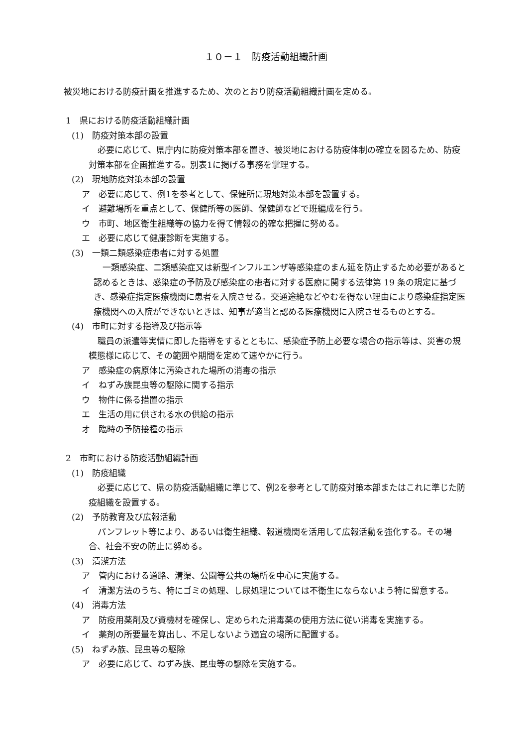１０－１　防疫活動組織計画
被災地における防疫計画を推進するため、次のとおり防疫活動組織計画を定める。
1　県における防疫活動組織計画
(1)　防疫対策本部の設置
必要に応じて、県庁内に防疫対策本部を置き、被災地における防疫体制の確立を図るため、防疫対策本部を企画推進する。別表1に掲げる事務を掌理する。
(2)　現地防疫対策本部の設置
ア　必要に応じて、例1を参考として、保健所に現地対策本部を設置する。
イ　避難場所を重点として、保健所等の医師、保健師などで班編成を行う。
ウ　市町、地区衛生組織等の協力を得て情報の的確な把握に努める。
エ　必要に応じて健康診断を実施する。
(3)　一類二類感染症患者に対する処置
一類感染症、二類感染症又は新型インフルエンザ等感染症のまん延を防止するため必要があると認めるときは、感染症の予防及び感染症の患者に対する医療に関する法律第 19 条の規定に基づき、感染症指定医療機関に患者を入院させる。交通途絶などやむを得ない理由により感染症指定医療機関への入院ができないときは、知事が適当と認める医療機関に入院させるものとする。
(4)　市町に対する指導及び指示等
職員の派遣等実情に即した指導をするとともに、感染症予防上必要な場合の指示等は、災害の規模態様に応じて、その範囲や期間を定めて速やかに行う。
ア　感染症の病原体に汚染された場所の消毒の指示
イ　ねずみ族昆虫等の駆除に関する指示
ウ　物件に係る措置の指示
エ　生活の用に供される水の供給の指示
オ　臨時の予防接種の指示
2　市町における防疫活動組織計画
(1)　防疫組織
必要に応じて、県の防疫活動組織に準じて、例2を参考として防疫対策本部またはこれに準じた防疫組織を設置する。
(2)　予防教育及び広報活動
パンフレット等により、あるいは衛生組織、報道機関を活用して広報活動を強化する。その場合、社会不安の防止に努める。
(3)　清潔方法
ア　管内における道路、溝渠、公園等公共の場所を中心に実施する。
イ　清潔方法のうち、特にゴミの処理、し尿処理については不衛生にならないよう特に留意する。
(4)　消毒方法
ア　防疫用薬剤及び資機材を確保し、定められた消毒薬の使用方法に従い消毒を実施する。
イ　薬剤の所要量を算出し、不足しないよう適宜の場所に配置する。
(5)　ねずみ族、昆虫等の駆除
ア　必要に応じて、ねずみ族、昆虫等の駆除を実施する。